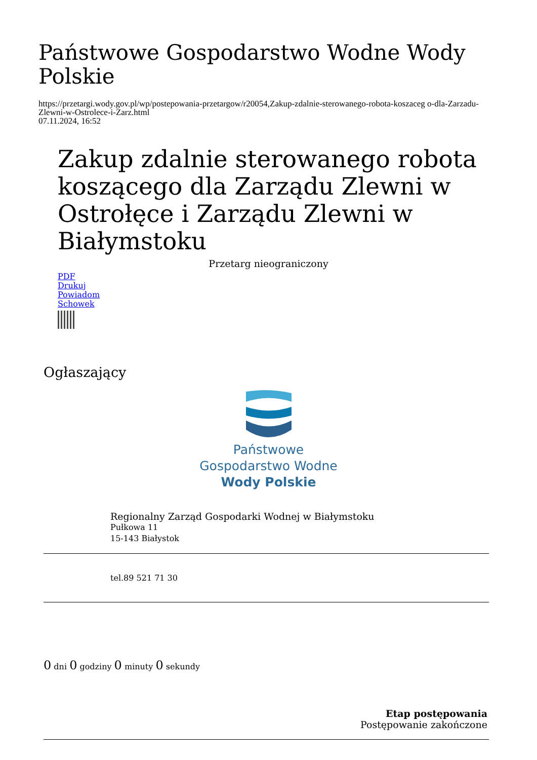Państwowe Gospodarstwo Wodne Wody Polskie
https://przetargi.wody.gov.pl/wp/postepowania-przetargow/r20054,Zakup-zdalnie-sterowanego-robota-koszaceg o-dla-Zarzadu-Zlewni-w-Ostrolece-i-Zarz.html
07.11.2024, 16:52
Zakup zdalnie sterowanego robota koszącego dla Zarządu Zlewni w Ostrołęce i Zarządu Zlewni w Białymstoku
Przetarg nieograniczony
PDF
Drukuj
Powiadom
Schowek
Ogłaszający
Państwowe
Gospodarstwo Wodne
Wody Polskie
Regionalny Zarząd Gospodarki Wodnej w Białymstoku
Pułkowa 11
15-143 Białystok
tel.89 521 71 30
0 dni 0 godziny 0 minuty 0 sekundy
Etap postępowania
Postępowanie zakończone